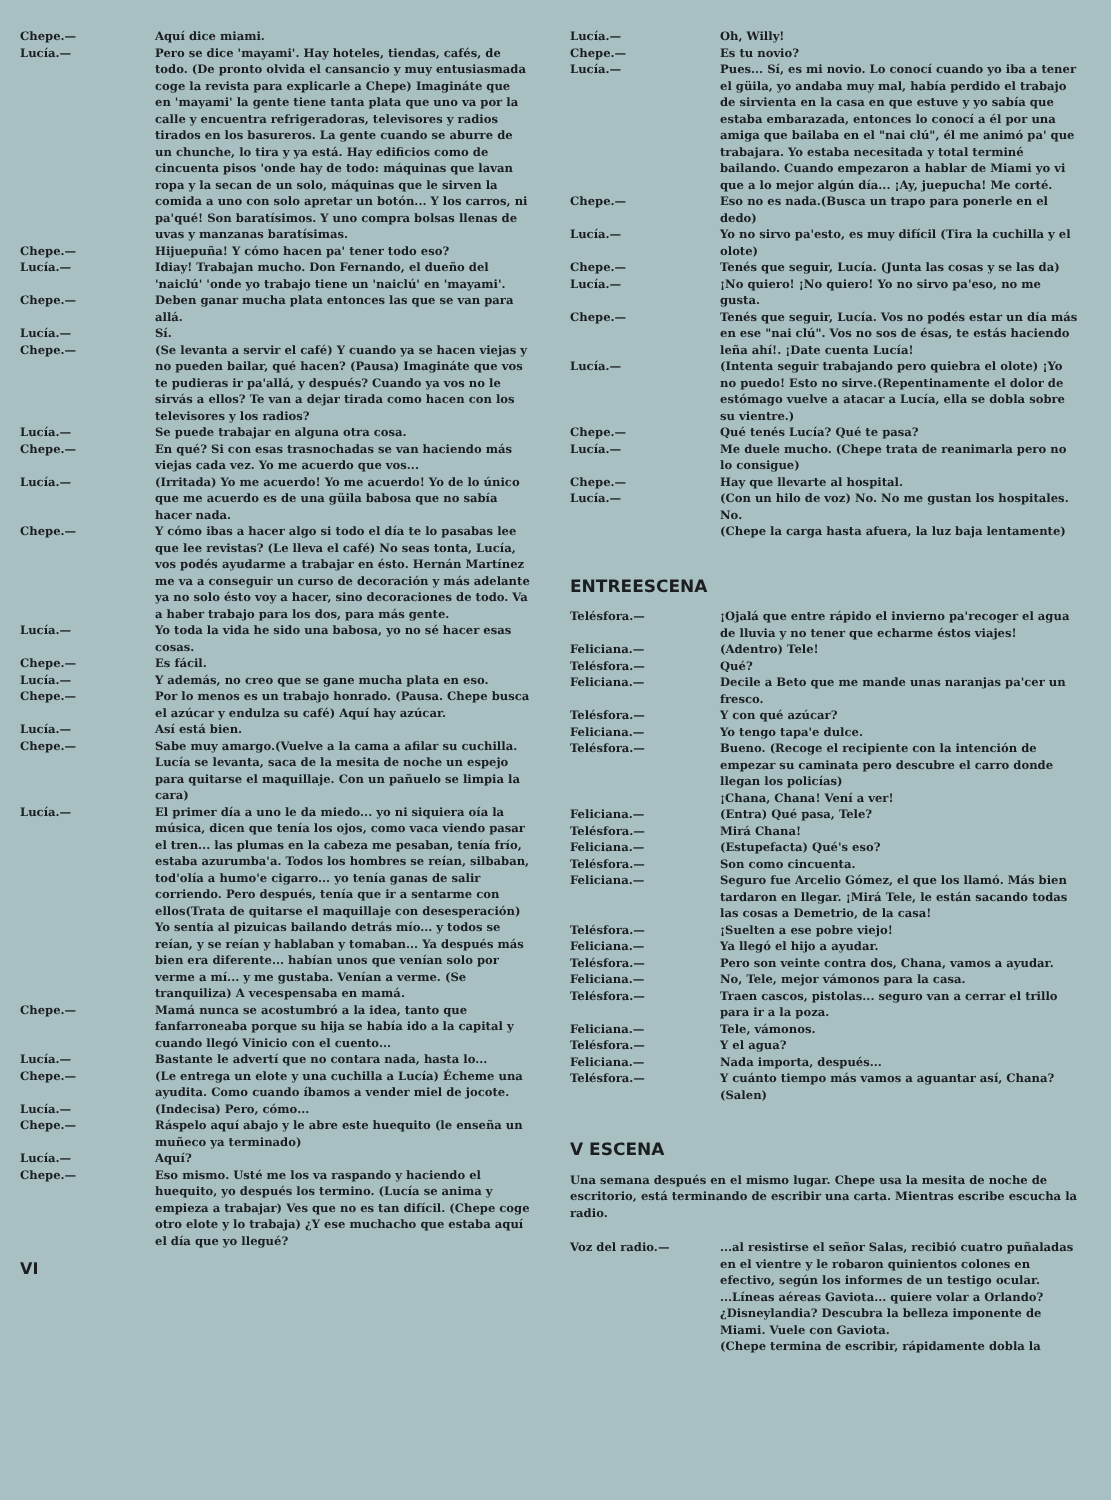Chepe.— Aquí dice miami.
Lucía.— Pero se dice 'mayami'. Hay hoteles, tiendas, cafés, de todo. (De pronto olvida el cansancio y muy entusiasmada coge la revista para explicarle a Chepe) Imagináte que en 'mayami' la gente tiene tanta plata que uno va por la calle y encuentra refrigeradoras, televisores y radios tirados en los basureros. La gente cuando se aburre de un chunche, lo tira y ya está. Hay edificios como de cincuenta pisos 'onde hay de todo: máquinas que lavan ropa y la secan de un solo, máquinas que le sirven la comida a uno con solo apretar un botón... Y los carros, ni pa'qué! Son baratísimos. Y uno compra bolsas llenas de uvas y manzanas baratísimas.
Chepe.— Hijuepuña! Y cómo hacen pa' tener todo eso?
Lucía.— Idiay! Trabajan mucho. Don Fernando, el dueño del 'naiclú' 'onde yo trabajo tiene un 'naiclú' en 'mayami'.
Chepe.— Deben ganar mucha plata entonces las que se van para allá.
Lucía.— Sí.
Chepe.— (Se levanta a servir el café) Y cuando ya se hacen viejas y no pueden bailar, qué hacen? (Pausa) Imagináte que vos te pudieras ir pa'allá, y después? Cuando ya vos no le sirvás a ellos? Te van a dejar tirada como hacen con los televisores y los radios?
Lucía.— Se puede trabajar en alguna otra cosa.
Chepe.— En qué? Si con esas trasnochadas se van haciendo más viejas cada vez. Yo me acuerdo que vos...
Lucía.— (Irritada) Yo me acuerdo! Yo me acuerdo! Yo de lo único que me acuerdo es de una güila babosa que no sabía hacer nada.
Chepe.— Y cómo ibas a hacer algo si todo el día te lo pasabas lee que lee revistas? (Le lleva el café) No seas tonta, Lucía, vos podés ayudarme a trabajar en ésto. Hernán Martínez me va a conseguir un curso de decoración y más adelante ya no solo ésto voy a hacer, sino decoraciones de todo. Va a haber trabajo para los dos, para más gente.
Lucía.— Yo toda la vida he sido una babosa, yo no sé hacer esas cosas.
Chepe.— Es fácil.
Lucía.— Y además, no creo que se gane mucha plata en eso.
Chepe.— Por lo menos es un trabajo honrado. (Pausa. Chepe busca el azúcar y endulza su café) Aquí hay azúcar.
Lucía.— Así está bien.
Chepe.— Sabe muy amargo.(Vuelve a la cama a afilar su cuchilla. Lucía se levanta, saca de la mesita de noche un espejo para quitarse el maquillaje. Con un pañuelo se limpia la cara)
Lucía.— El primer día a uno le da miedo... yo ni siquiera oía la música, dicen que tenía los ojos, como vaca viendo pasar el tren... las plumas en la cabeza me pesaban, tenía frío, estaba azurumba'a. Todos los hombres se reían, silbaban, tod'olía a humo'e cigarro... yo tenía ganas de salir corriendo. Pero después, tenía que ir a sentarme con ellos(Trata de quitarse el maquillaje con desesperación) Yo sentía al pizuicas bailando detrás mío... y todos se reían, y se reían y hablaban y tomaban... Ya después más bien era diferente... habían unos que venían solo por verme a mí... y me gustaba. Venían a verme. (Se tranquiliza) A vecespensaba en mamá.
Chepe.— Mamá nunca se acostumbró a la idea, tanto que fanfarroneaba porque su hija se había ido a la capital y cuando llegó Vinicio con el cuento...
Lucía.— Bastante le advertí que no contara nada, hasta lo...
Chepe.— (Le entrega un elote y una cuchilla a Lucía) Écheme una ayudita. Como cuando íbamos a vender miel de jocote.
Lucía.— (Indecisa) Pero, cómo...
Chepe.— Ráspelo aquí abajo y le abre este huequito (le enseña un muñeco ya terminado)
Lucía.— Aquí?
Chepe.— Eso mismo. Usté me los va raspando y haciendo el huequito, yo después los termino. (Lucía se anima y empieza a trabajar) Ves que no es tan difícil. (Chepe coge otro elote y lo trabaja) ¿Y ese muchacho que estaba aquí el día que yo llegué?
VI
Lucía.— Oh, Willy!
Chepe.— Es tu novio?
Lucía.— Pues... Sí, es mi novio. Lo conocí cuando yo iba a tener el güila, yo andaba muy mal, había perdido el trabajo de sirvienta en la casa en que estuve y yo sabía que estaba embarazada, entonces lo conocí a él por una amiga que bailaba en el "nai clú", él me animó pa' que trabajara. Yo estaba necesitada y total terminé bailando. Cuando empezaron a hablar de Miami yo vi que a lo mejor algún día... ¡Ay, juepucha! Me corté.
Chepe.— Eso no es nada.(Busca un trapo para ponerle en el dedo)
Lucía.— Yo no sirvo pa'esto, es muy difícil (Tira la cuchilla y el olote)
Chepe.— Tenés que seguir, Lucía. (Junta las cosas y se las da)
Lucía.— ¡No quiero! ¡No quiero! Yo no sirvo pa'eso, no me gusta.
Chepe.— Tenés que seguir, Lucía. Vos no podés estar un día más en ese "nai clú". Vos no sos de ésas, te estás haciendo leña ahí!. ¡Date cuenta Lucía!
Lucía.— (Intenta seguir trabajando pero quiebra el olote) ¡Yo no puedo! Esto no sirve.(Repentinamente el dolor de estómago vuelve a atacar a Lucía, ella se dobla sobre su vientre.)
Chepe.— Qué tenés Lucía? Qué te pasa?
Lucía.— Me duele mucho. (Chepe trata de reanimarla pero no lo consigue)
Chepe.— Hay que llevarte al hospital.
Lucía.— (Con un hilo de voz) No. No me gustan los hospitales. No.
(Chepe la carga hasta afuera, la luz baja lentamente)
ENTREESCENA
Telésfora.— ¡Ojalá que entre rápido el invierno pa'recoger el agua de lluvia y no tener que echarme éstos viajes!
Feliciana.— (Adentro) Tele!
Telésfora.— Qué?
Feliciana.— Decile a Beto que me mande unas naranjas pa'cer un fresco.
Telésfora.— Y con qué azúcar?
Feliciana.— Yo tengo tapa'e dulce.
Telésfora.— Bueno. (Recoge el recipiente con la intención de empezar su caminata pero descubre el carro donde llegan los policías)
¡Chana, Chana! Vení a ver!
Feliciana.— (Entra) Qué pasa, Tele?
Telésfora.— Mirá Chana!
Feliciana.— (Estupefacta) Qué's eso?
Telésfora.— Son como cincuenta.
Feliciana.— Seguro fue Arcelio Gómez, el que los llamó. Más bien tardaron en llegar. ¡Mirá Tele, le están sacando todas las cosas a Demetrio, de la casa!
Telésfora.— ¡Suelten a ese pobre viejo!
Feliciana.— Ya llegó el hijo a ayudar.
Telésfora.— Pero son veinte contra dos, Chana, vamos a ayudar.
Feliciana.— No, Tele, mejor vámonos para la casa.
Telésfora.— Traen cascos, pistolas... seguro van a cerrar el trillo para ir a la poza.
Feliciana.— Tele, vámonos.
Telésfora.— Y el agua?
Feliciana.— Nada importa, después...
Telésfora.— Y cuánto tiempo más vamos a aguantar así, Chana? (Salen)
V ESCENA
Una semana después en el mismo lugar. Chepe usa la mesita de noche de escritorio, está terminando de escribir una carta. Mientras escribe escucha la radio.
Voz del radio.— ...al resistirse el señor Salas, recibió cuatro puñaladas en el vientre y le robaron quinientos colones en efectivo, según los informes de un testigo ocular.
...Líneas aéreas Gaviota... quiere volar a Orlando? ¿Disneylandia? Descubra la belleza imponente de Miami. Vuele con Gaviota.
(Chepe termina de escribir, rápidamente dobla la